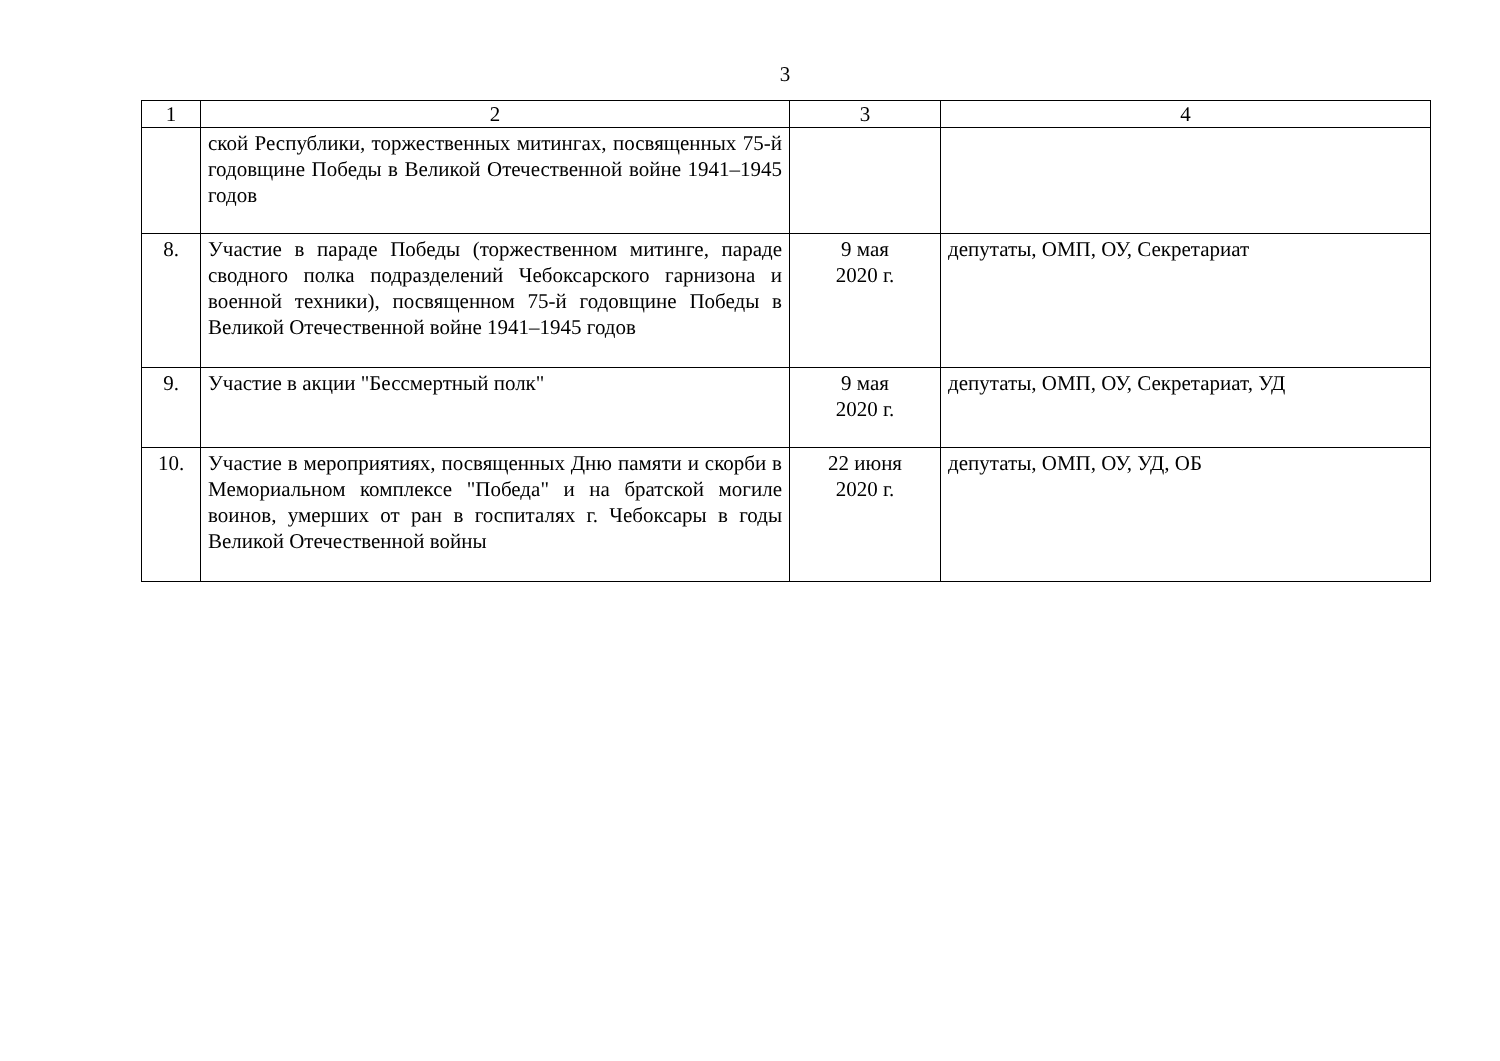3
| 1 | 2 | 3 | 4 |
| --- | --- | --- | --- |
| | ской Республики, торжественных митингах, посвященных 75-й годовщине Победы в Великой Отечественной войне 1941–1945 годов | | |
| 8. | Участие в параде Победы (торжественном митинге, параде сводного полка подразделений Чебоксарского гарнизона и военной техники), посвященном 75-й годовщине Победы в Великой Отечественной войне 1941–1945 годов | 9 мая 2020 г. | депутаты, ОМП, ОУ, Секретариат |
| 9. | Участие в акции "Бессмертный полк" | 9 мая 2020 г. | депутаты, ОМП, ОУ, Секретариат, УД |
| 10. | Участие в мероприятиях, посвященных Дню памяти и скорби в Мемориальном комплексе "Победа" и на братской могиле воинов, умерших от ран в госпиталях г. Чебоксары в годы Великой Отечественной войны | 22 июня 2020 г. | депутаты, ОМП, ОУ, УД, ОБ |